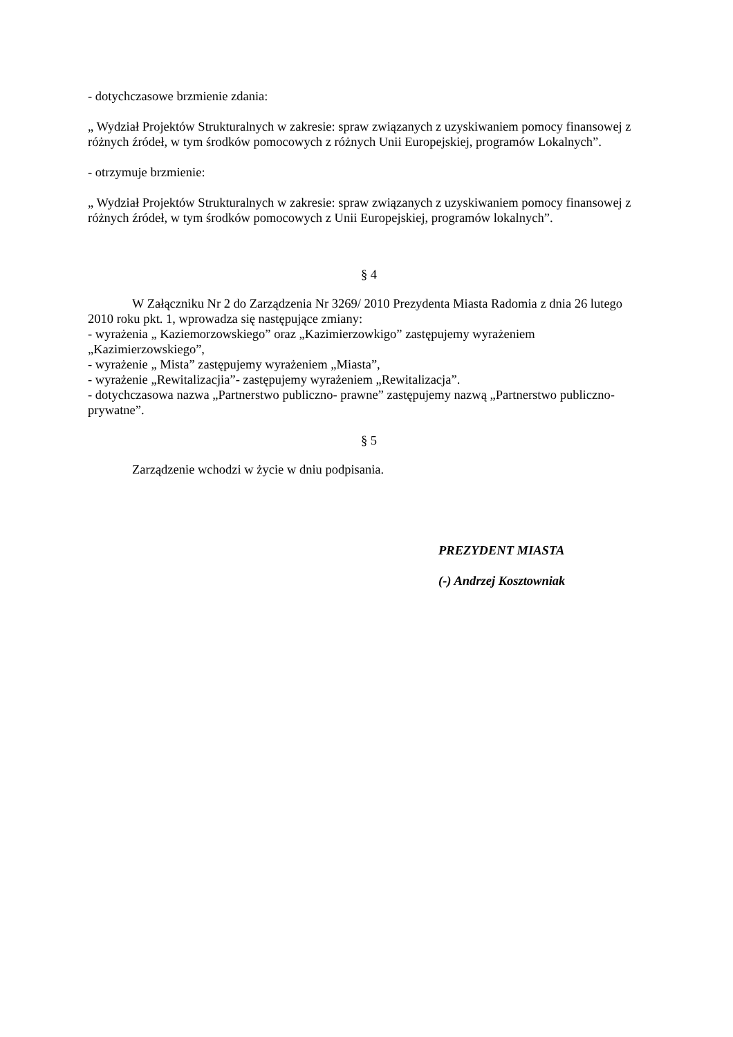- dotychczasowe brzmienie zdania:
„ Wydział Projektów Strukturalnych w zakresie: spraw związanych z uzyskiwaniem pomocy finansowej z różnych źródeł, w tym środków pomocowych z różnych Unii Europejskiej, programów Lokalnych”.
- otrzymuje brzmienie:
„ Wydział Projektów Strukturalnych w zakresie: spraw związanych z uzyskiwaniem pomocy finansowej z różnych źródeł, w tym środków pomocowych z Unii Europejskiej, programów lokalnych”.
§ 4
W Załączniku Nr 2 do Zarządzenia Nr 3269/ 2010 Prezydenta Miasta Radomia z dnia 26 lutego 2010 roku pkt. 1, wprowadza się następujące zmiany:
- wyrażenia „ Kaziemorzowskiego” oraz „Kazimierzowkigo” zastępujemy wyrażeniem „Kazimierzowskiego”,
- wyrażenie „ Mista” zastępujemy wyrażeniem „Miasta”,
- wyrażenie „Rewitalizacjia”- zastępujemy wyrażeniem „Rewitalizacja”.
- dotychczasowa nazwa „Partnerstwo publiczno- prawne” zastępujemy nazwą „Partnerstwo publiczno- prywatne”.
§ 5
Zarządzenie wchodzi w życie w dniu podpisania.
PREZYDENT MIASTA
(-) Andrzej Kosztowniak